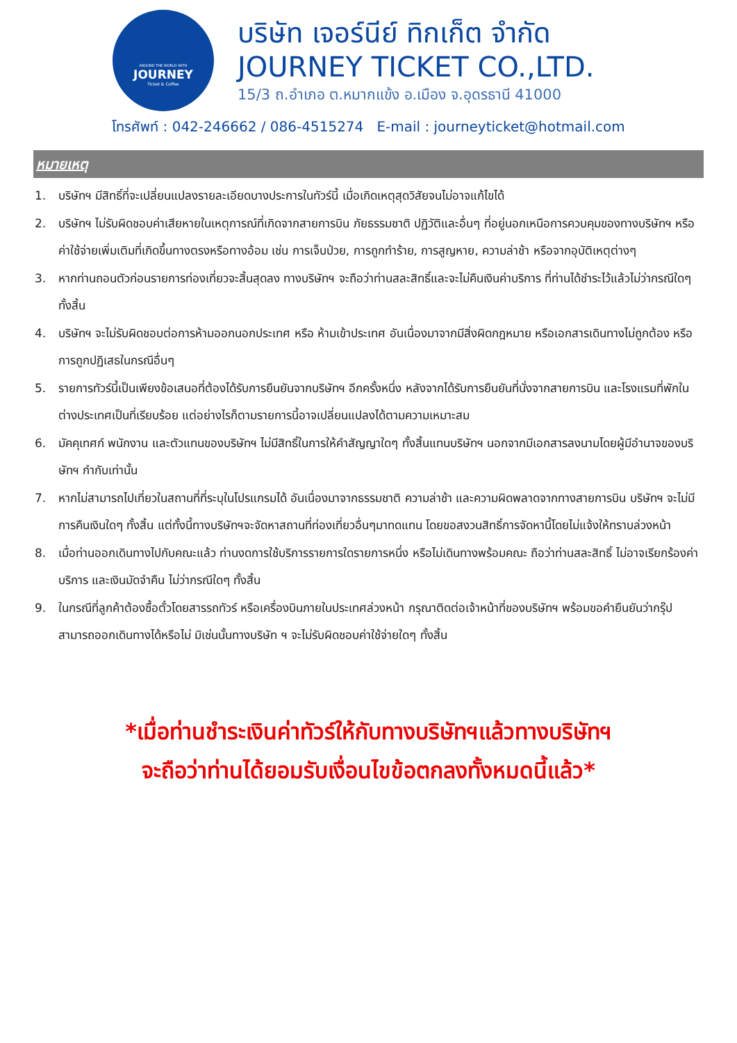AROUND THE WORLD WITH
JOURNEY
Ticket & Coffee
บริษัท เจอร์นีย์ ทิกเก็ต จำกัด
JOURNEY TICKET CO.,LTD.
15/3 ถ.อำเภอ ต.หมากแข้ง อ.เมือง จ.อุดรธานี 41000
โทรศัพท์ : 042-246662 / 086-4515274 E-mail : journeyticket@hotmail.com
หมายเหตุ
1. บริษัทฯ มีสิทธิ์ที่จะเปลี่ยนแปลงรายละเอียดบางประการในทัวร์นี้ เมื่อเกิดเหตุสุดวิสัยจนไม่อาจแก้ไขได้
2. บริษัทฯ ไม่รับผิดชอบค่าเสียหายในเหตุการณ์ที่เกิดจากสายการบิน ภัยธรรมชาติ ปฏิวัติและอื่นๆ ที่อยู่นอกเหนือการควบคุมของทางบริษัทฯ หรือค่าใช้จ่ายเพิ่มเติมที่เกิดขึ้นทางตรงหรือทางอ้อม เช่น การเจ็บป่วย, การถูกทำร้าย, การสูญหาย, ความล่าช้า หรือจากอุบัติเหตุต่างๆ
3. หากท่านถอนตัวก่อนรายการท่องเที่ยวจะสิ้นสุดลง ทางบริษัทฯ จะถือว่าท่านสละสิทธิ์และจะไม่คืนเงินค่าบริการ ที่ท่านได้ชำระไว้แล้วไม่ว่ากรณีใดๆ ทั้งสิ้น
4. บริษัทฯ จะไม่รับผิดชอบต่อการห้ามออกนอกประเทศ หรือ ห้ามเข้าประเทศ อันเนื่องมาจากมีสิ่งผิดกฎหมาย หรือเอกสารเดินทางไม่ถูกต้อง หรือ การถูกปฏิเสธในกรณีอื่นๆ
5. รายการทัวร์นี้เป็นเพียงข้อเสนอที่ต้องได้รับการยืนยันจากบริษัทฯ อีกครั้งหนึ่ง หลังจากได้รับการยืนยันที่นั่งจากสายการบิน และโรงแรมที่พักในต่างประเทศเป็นที่เรียบร้อย แต่อย่างไรก็ตามรายการนี้อาจเปลี่ยนแปลงได้ตามความเหมาะสม
6. มัคคุเทศก์ พนักงาน และตัวแทนของบริษัทฯ ไม่มีสิทธิ์ในการให้คำสัญญาใดๆ ทั้งสิ้นแทนบริษัทฯ นอกจากมีเอกสารลงนามโดยผู้มีอำนาจของบริษัทฯ กำกับเท่านั้น
7. หากไม่สามารถไปเที่ยวในสถานที่ที่ระบุในโปรแกรมได้ อันเนื่องมาจากธรรมชาติ ความล่าช้า และความผิดพลาดจากทางสายการบิน บริษัทฯ จะไม่มีการคืนเงินใดๆ ทั้งสิ้น แต่ทั้งนี้ทางบริษัทฯจะจัดหาสถานที่ท่องเที่ยวอื่นๆมาทดแทน โดยขอสงวนสิทธิ์การจัดหานี้โดยไม่แจ้งให้ทราบล่วงหน้า
8. เมื่อท่านออกเดินทางไปกับคณะแล้ว ท่านงดการใช้บริการรายการใดรายการหนึ่ง หรือไม่เดินทางพร้อมคณะ ถือว่าท่านสละสิทธิ์ ไม่อาจเรียกร้องค่าบริการ และเงินมัดจำคืน ไม่ว่ากรณีใดๆ ทั้งสิ้น
9. ในกรณีที่ลูกค้าต้องซื้อตั๋วโดยสารรถทัวร์ หรือเครื่องบินภายในประเทศล่วงหน้า กรุณาติดต่อเจ้าหน้าที่ของบริษัทฯ พร้อมขอคำยืนยันว่ากรุ๊ปสามารถออกเดินทางได้หรือไม่ มิเช่นนั้นทางบริษัท ฯ จะไม่รับผิดชอบค่าใช้จ่ายใดๆ ทั้งสิ้น
*เมื่อท่านชำระเงินค่าทัวร์ให้กับทางบริษัทฯแล้วทางบริษัทฯ
จะถือว่าท่านได้ยอมรับเงื่อนไขข้อตกลงทั้งหมดนี้แล้ว*